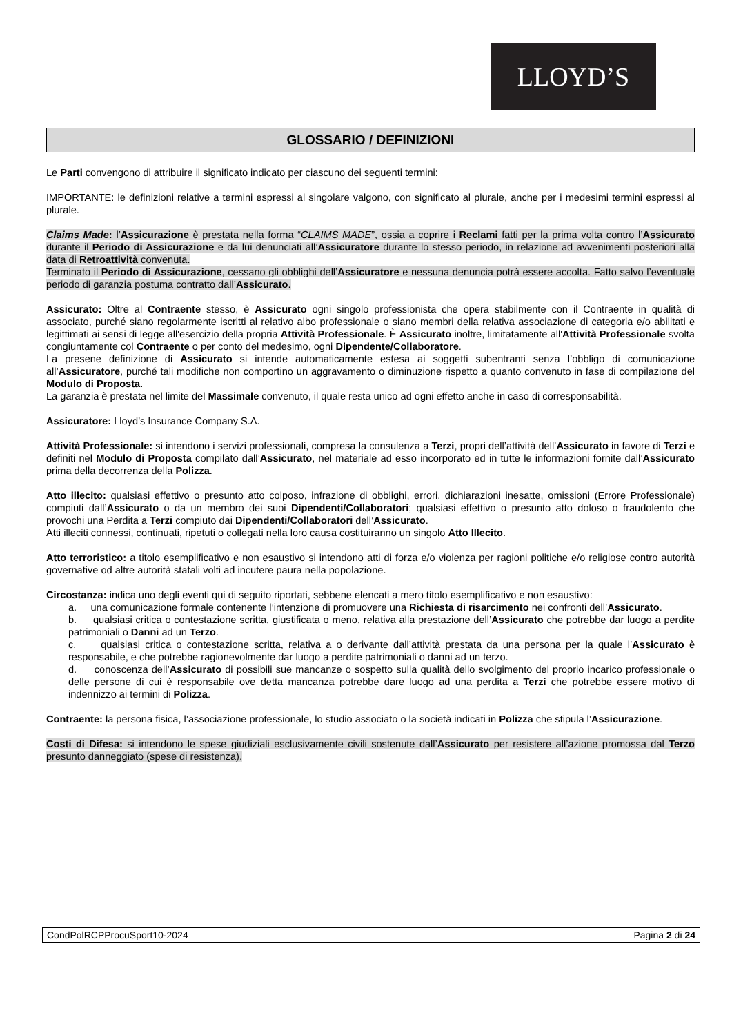LLOYD’S
GLOSSARIO / DEFINIZIONI
Le Parti convengono di attribuire il significato indicato per ciascuno dei seguenti termini:
IMPORTANTE: le definizioni relative a termini espressi al singolare valgono, con significato al plurale, anche per i medesimi termini espressi al plurale.
Claims Made: l’Assicurazione è prestata nella forma “CLAIMS MADE”, ossia a coprire i Reclami fatti per la prima volta contro l’Assicurato durante il Periodo di Assicurazione e da lui denunciati all’Assicuratore durante lo stesso periodo, in relazione ad avvenimenti posteriori alla data di Retroattività convenuta.
Terminato il Periodo di Assicurazione, cessano gli obblighi dell’Assicuratore e nessuna denuncia potrà essere accolta. Fatto salvo l’eventuale periodo di garanzia postuma contratto dall’Assicurato.
Assicurato: Oltre al Contraente stesso, è Assicurato ogni singolo professionista che opera stabilmente con il Contraente in qualità di associato, purché siano regolarmente iscritti al relativo albo professionale o siano membri della relativa associazione di categoria e/o abilitati e legittimati ai sensi di legge all'esercizio della propria Attività Professionale. È Assicurato inoltre, limitatamente all'Attività Professionale svolta congiuntamente col Contraente o per conto del medesimo, ogni Dipendente/Collaboratore.
La presene definizione di Assicurato si intende automaticamente estesa ai soggetti subentranti senza l’obbligo di comunicazione all’Assicuratore, purché tali modifiche non comportino un aggravamento o diminuzione rispetto a quanto convenuto in fase di compilazione del Modulo di Proposta.
La garanzia è prestata nel limite del Massimale convenuto, il quale resta unico ad ogni effetto anche in caso di corresponsabilità.
Assicuratore: Lloyd’s Insurance Company S.A.
Attività Professionale: si intendono i servizi professionali, compresa la consulenza a Terzi, propri dell’attività dell’Assicurato in favore di Terzi e definiti nel Modulo di Proposta compilato dall’Assicurato, nel materiale ad esso incorporato ed in tutte le informazioni fornite dall’Assicurato prima della decorrenza della Polizza.
Atto illecito: qualsiasi effettivo o presunto atto colposo, infrazione di obblighi, errori, dichiarazioni inesatte, omissioni (Errore Professionale) compiuti dall’Assicurato o da un membro dei suoi Dipendenti/Collaboratori; qualsiasi effettivo o presunto atto doloso o fraudolento che provochi una Perdita a Terzi compiuto dai Dipendenti/Collaboratori dell’Assicurato.
Atti illeciti connessi, continuati, ripetuti o collegati nella loro causa costituiranno un singolo Atto Illecito.
Atto terroristico: a titolo esemplificativo e non esaustivo si intendono atti di forza e/o violenza per ragioni politiche e/o religiose contro autorità governative od altre autorità statali volti ad incutere paura nella popolazione.
Circostanza: indica uno degli eventi qui di seguito riportati, sebbene elencati a mero titolo esemplificativo e non esaustivo:
a. una comunicazione formale contenente l’intenzione di promuovere una Richiesta di risarcimento nei confronti dell’Assicurato.
b. qualsiasi critica o contestazione scritta, giustificata o meno, relativa alla prestazione dell’Assicurato che potrebbe dar luogo a perdite patrimoniali o Danni ad un Terzo.
c. qualsiasi critica o contestazione scritta, relativa a o derivante dall’attività prestata da una persona per la quale l’Assicurato è responsabile, e che potrebbe ragionevolmente dar luogo a perdite patrimoniali o danni ad un terzo.
d. conoscenza dell’Assicurato di possibili sue mancanze o sospetto sulla qualità dello svolgimento del proprio incarico professionale o delle persone di cui è responsabile ove detta mancanza potrebbe dare luogo ad una perdita a Terzi che potrebbe essere motivo di indennizzo ai termini di Polizza.
Contraente: la persona fisica, l’associazione professionale, lo studio associato o la società indicati in Polizza che stipula l’Assicurazione.
Costi di Difesa: si intendono le spese giudiziali esclusivamente civili sostenute dall’Assicurato per resistere all’azione promossa dal Terzo presunto danneggiato (spese di resistenza).
CondPolRCPProcuSport10-2024 Pagina 2 di 24